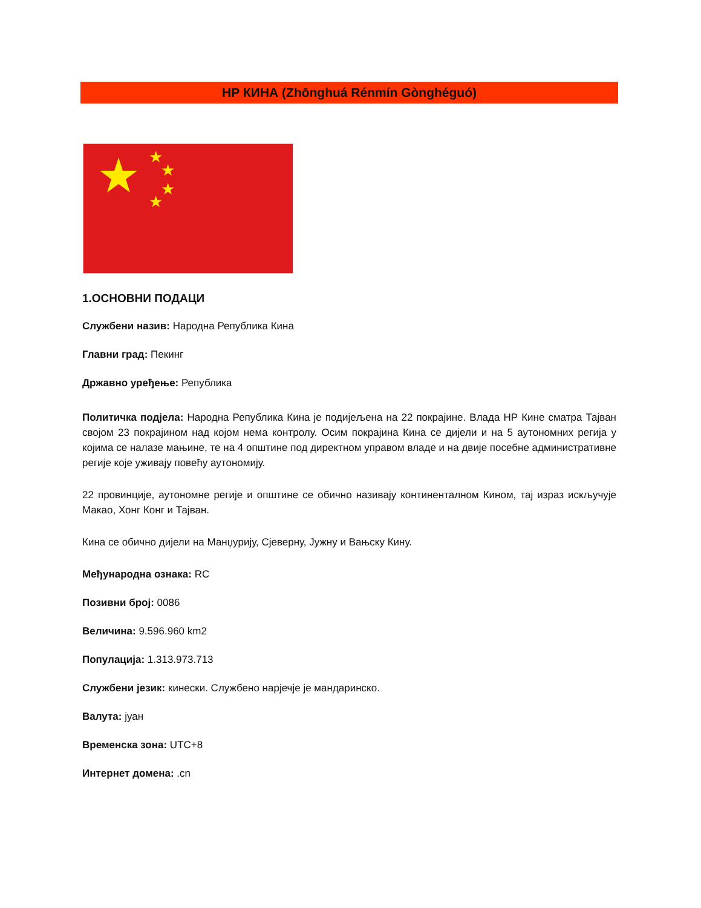НР КИНА (Zhōnghuá Rénmín Gònghéguó)
★
★
★
★
1.ОСНОВНИ ПОДАЦИ
Службени назив: Народна Република Кина
Главни град: Пекинг
Државно уређење: Република
Политичка подјела: Народна Република Кина је подијељена на 22 покрајине. Влада НР Кине сматра Тајван својом 23 покрајином над којом нема контролу. Осим покрајина Кина се дијели и на 5 аутономних регија у којима се налазе мањине, те на 4 општине под директном управом владе и на двије посебне административне регије које уживају повећу аутономију.
22 провинције, аутономне регије и општине се обично називају континенталном Кином, тај израз искључује Макао, Хонг Конг и Тајван.
Кина се обично дијели на Манџурију, Сјеверну, Јужну и Вањску Кину.
Међународна ознака: RC
Позивни број: 0086
Величина: 9.596.960 km2
Популација: 1.313.973.713
Службени језик: кинески. Службено нарјечје је мандаринско.
Валута: јуан
Временска зона: UTC+8
Интернет домена: .cn